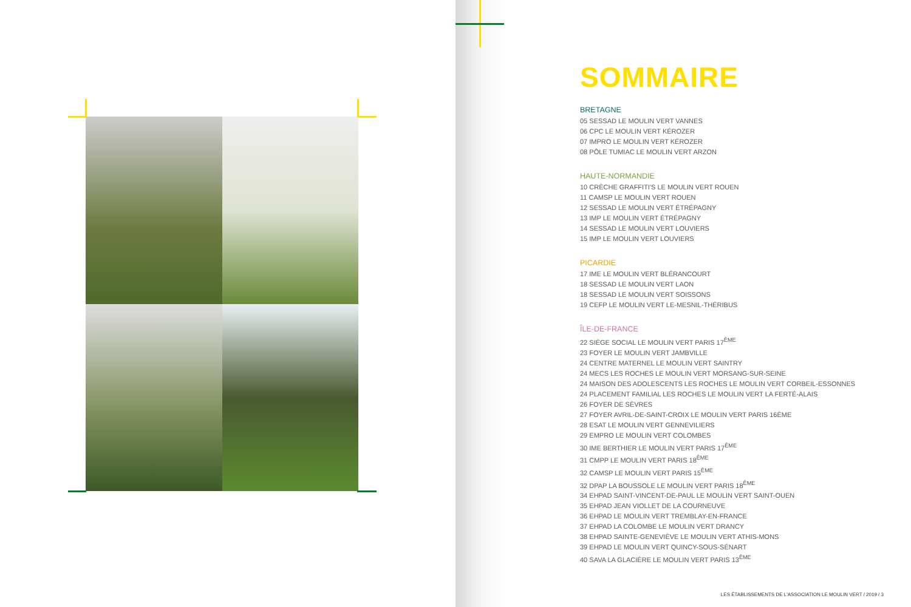SOMMAIRE
BRETAGNE
05 SESSAD LE MOULIN VERT VANNES
06 CPC LE MOULIN VERT KÉROZER
07 IMPRO LE MOULIN VERT KÉROZER
08 PÔLE TUMIAC LE MOULIN VERT ARZON
HAUTE-NORMANDIE
10 CRÈCHE GRAFFITI'S LE MOULIN VERT ROUEN
11 CAMSP LE MOULIN VERT ROUEN
12 SESSAD LE MOULIN VERT ÉTRÉPAGNY
13 IMP LE MOULIN VERT ÉTRÉPAGNY
14 SESSAD LE MOULIN VERT LOUVIERS
15 IMP LE MOULIN VERT LOUVIERS
PICARDIE
17 IME LE MOULIN VERT BLÉRANCOURT
18 SESSAD LE MOULIN VERT LAON
18 SESSAD LE MOULIN VERT SOISSONS
19 CEFP LE MOULIN VERT LE-MESNIL-THÉRIBUS
ÎLE-DE-FRANCE
22 SIÈGE SOCIAL LE MOULIN VERT PARIS 17<sup>ÈME</sup>
23 FOYER LE MOULIN VERT JAMBVILLE
24 CENTRE MATERNEL LE MOULIN VERT SAINTRY
24 MECS LES ROCHES LE MOULIN VERT MORSANG-SUR-SEINE
24 MAISON DES ADOLESCENTS LES ROCHES LE MOULIN VERT CORBEIL-ESSONNES
24 PLACEMENT FAMILIAL LES ROCHES LE MOULIN VERT LA FERTÉ-ALAIS
26 FOYER DE SÈVRES
27 FOYER AVRIL-DE-SAINT-CROIX LE MOULIN VERT PARIS 16ÈME
28 ESAT LE MOULIN VERT GENNEVILIERS
29 EMPRO LE MOULIN VERT COLOMBES
30 IME BERTHIER LE MOULIN VERT PARIS 17<sup>ÈME</sup>
31 CMPP LE MOULIN VERT PARIS 18<sup>ÈME</sup>
32 CAMSP LE MOULIN VERT PARIS 15<sup>ÈME</sup>
32 DPAP LA BOUSSOLE LE MOULIN VERT PARIS 18<sup>ÈME</sup>
34 EHPAD SAINT-VINCENT-DE-PAUL LE MOULIN VERT SAINT-OUEN
35 EHPAD JEAN VIOLLET DE LA COURNEUVE
36 EHPAD LE MOULIN VERT TREMBLAY-EN-FRANCE
37 EHPAD LA COLOMBE LE MOULIN VERT DRANCY
38 EHPAD SAINTE-GENEVIÈVE LE MOULIN VERT ATHIS-MONS
39 EHPAD LE MOULIN VERT QUINCY-SOUS-SÉNART
40 SAVA LA GLACIÈRE LE MOULIN VERT PARIS 13<sup>ÈME</sup>
LES ÉTABLISSEMENTS DE L'ASSOCIATION LE MOULIN VERT / 2019 / 3